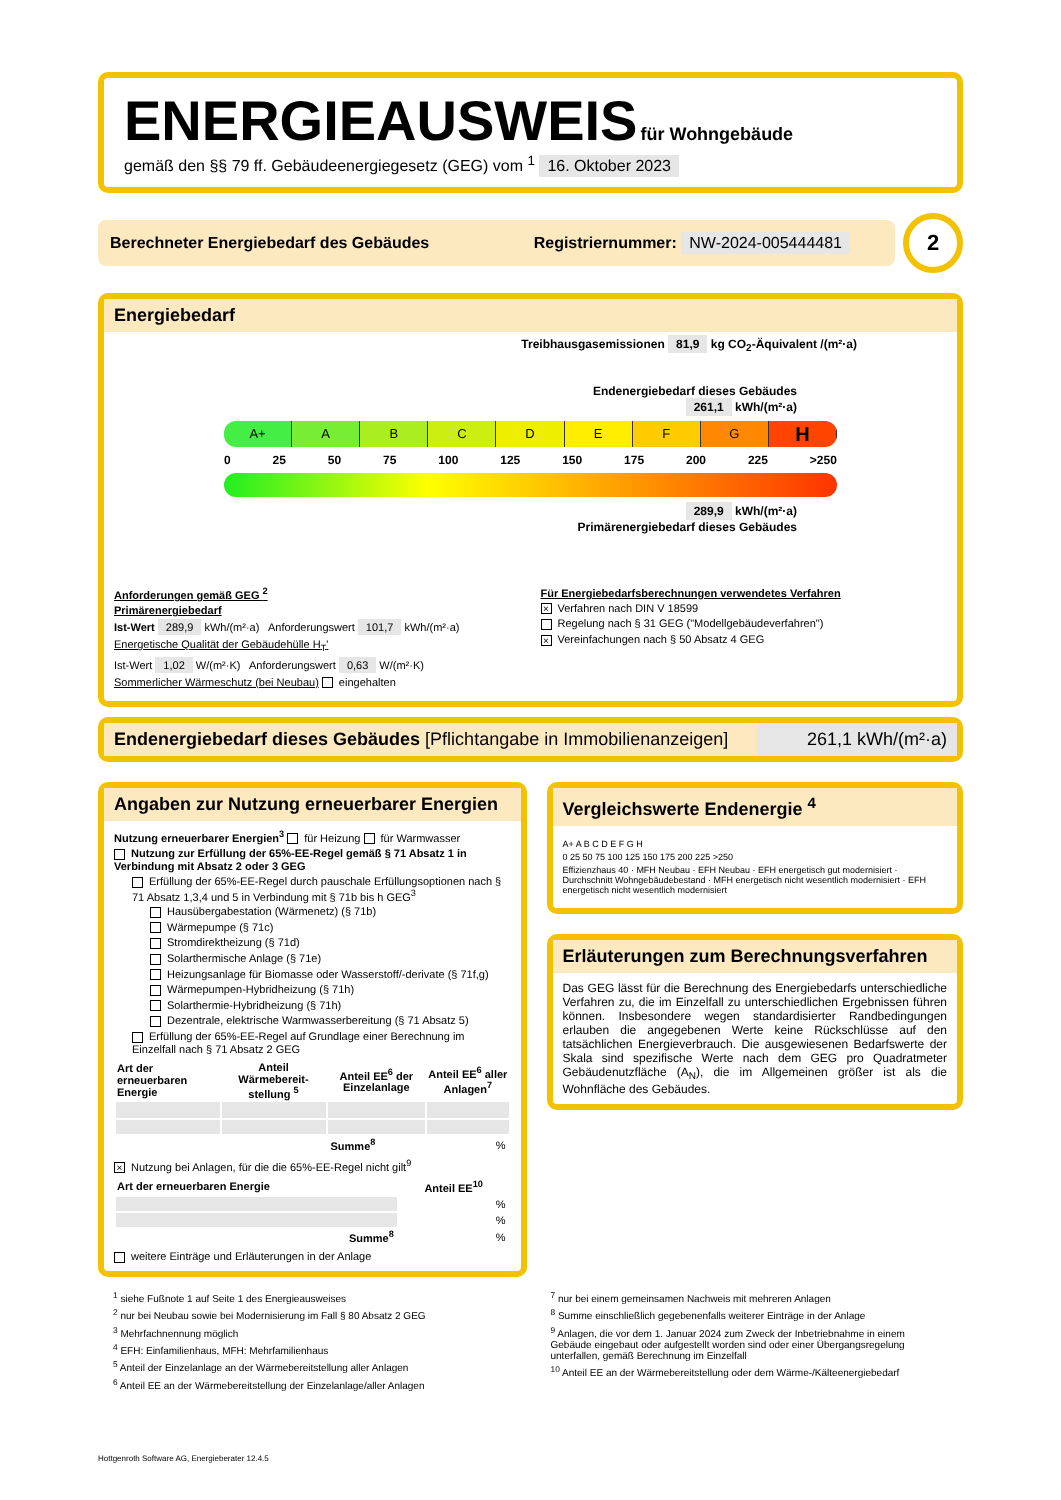ENERGIEAUSWEIS für Wohngebäude
gemäß den §§ 79 ff. Gebäudeenergiegesetz (GEG) vom <sup>1</sup> 16. Oktober 2023
Berechneter Energiebedarf des Gebäudes Registriernummer: NW-2024-005444481
2
Energiebedarf
Treibhausgasemissionen 81,9 kg CO<sub>2</sub>-Äquivalent /(m²·a)
Endenergiebedarf dieses Gebäudes
261,1 kWh/(m²·a)
A+ A B C D E F G
H
0 25 50 75 100 125 150 175 200 225 >250
289,9 kWh/(m²·a)
Primärenergiebedarf dieses Gebäudes
Anforderungen gemäß GEG <sup>2</sup>
Primärenergiebedarf
Ist-Wert 289,9 kWh/(m²·a) Anforderungswert 101,7 kWh/(m²·a)
Energetische Qualität der Gebäudehülle H<sub>T</sub>'
Ist-Wert 1,02 W/(m²·K) Anforderungswert 0,63 W/(m²·K)
Sommerlicher Wärmeschutz (bei Neubau) eingehalten
Für Energiebedarfsberechnungen verwendetes Verfahren
× Verfahren nach DIN V 18599
Regelung nach § 31 GEG ("Modellgebäudeverfahren")
× Vereinfachungen nach § 50 Absatz 4 GEG
Endenergiebedarf dieses Gebäudes [Pflichtangabe in Immobilienanzeigen]
261,1 kWh/(m²·a)
Angaben zur Nutzung erneuerbarer Energien
Nutzung erneuerbarer Energien<sup>3</sup> für Heizung für Warmwasser
Nutzung zur Erfüllung der 65%-EE-Regel gemäß § 71 Absatz 1 in Verbindung mit Absatz 2 oder 3 GEG
Erfüllung der 65%-EE-Regel durch pauschale Erfüllungsoptionen nach § 71 Absatz 1,3,4 und 5 in Verbindung mit § 71b bis h GEG<sup>3</sup>
Hausübergabestation (Wärmenetz) (§ 71b)
Wärmepumpe (§ 71c)
Stromdirektheizung (§ 71d)
Solarthermische Anlage (§ 71e)
Heizungsanlage für Biomasse oder Wasserstoff/-derivate (§ 71f,g)
Wärmepumpen-Hybridheizung (§ 71h)
Solarthermie-Hybridheizung (§ 71h)
Dezentrale, elektrische Warmwasserbereitung (§ 71 Absatz 5)
Erfüllung der 65%-EE-Regel auf Grundlage einer Berechnung im Einzelfall nach § 71 Absatz 2 GEG
| Art der erneuerbaren Energie | Anteil Wärmebereit-stellung <sup>5</sup> | Anteil EE<sup>6</sup> der Einzelanlage | Anteil EE<sup>6</sup> aller Anlagen<sup>7</sup> |
| --- | --- | --- | --- |
| | | Summe<sup>8</sup> | % |
× Nutzung bei Anlagen, für die die 65%-EE-Regel nicht gilt<sup>9</sup>
| Art der erneuerbaren Energie | Anteil EE<sup>10</sup> |
| --- | --- |
| | % |
| | % |
| Summe<sup>8</sup> | % |
weitere Einträge und Erläuterungen in der Anlage
Vergleichswerte Endenergie <sup>4</sup>
A+ A B C D E F G H
0 25 50 75 100 125 150 175 200 225 >250
Effizienzhaus 40 · MFH Neubau · EFH Neubau · EFH energetisch gut modernisiert · Durchschnitt Wohngebäudebestand · MFH energetisch nicht wesentlich modernisiert · EFH energetisch nicht wesentlich modernisiert
Erläuterungen zum Berechnungsverfahren
Das GEG lässt für die Berechnung des Energiebedarfs unterschiedliche Verfahren zu, die im Einzelfall zu unterschiedlichen Ergebnissen führen können. Insbesondere wegen standardisierter Randbedingungen erlauben die angegebenen Werte keine Rückschlüsse auf den tatsächlichen Energieverbrauch. Die ausgewiesenen Bedarfswerte der Skala sind spezifische Werte nach dem GEG pro Quadratmeter Gebäudenutzfläche (A<sub>N</sub>), die im Allgemeinen größer ist als die Wohnfläche des Gebäudes.
<sup>1</sup> siehe Fußnote 1 auf Seite 1 des Energieausweises
<sup>2</sup> nur bei Neubau sowie bei Modernisierung im Fall § 80 Absatz 2 GEG
<sup>3</sup> Mehrfachnennung möglich
<sup>4</sup> EFH: Einfamilienhaus, MFH: Mehrfamilienhaus
<sup>5</sup> Anteil der Einzelanlage an der Wärmebereitstellung aller Anlagen
<sup>6</sup> Anteil EE an der Wärmebereitstellung der Einzelanlage/aller Anlagen
<sup>7</sup> nur bei einem gemeinsamen Nachweis mit mehreren Anlagen
<sup>8</sup> Summe einschließlich gegebenenfalls weiterer Einträge in der Anlage
<sup>9</sup> Anlagen, die vor dem 1. Januar 2024 zum Zweck der Inbetriebnahme in einem Gebäude eingebaut oder aufgestellt worden sind oder einer Übergangsregelung unterfallen, gemäß Berechnung im Einzelfall
<sup>10</sup> Anteil EE an der Wärmebereitstellung oder dem Wärme-/Kälteenergiebedarf
Hottgenroth Software AG, Energieberater 12.4.5